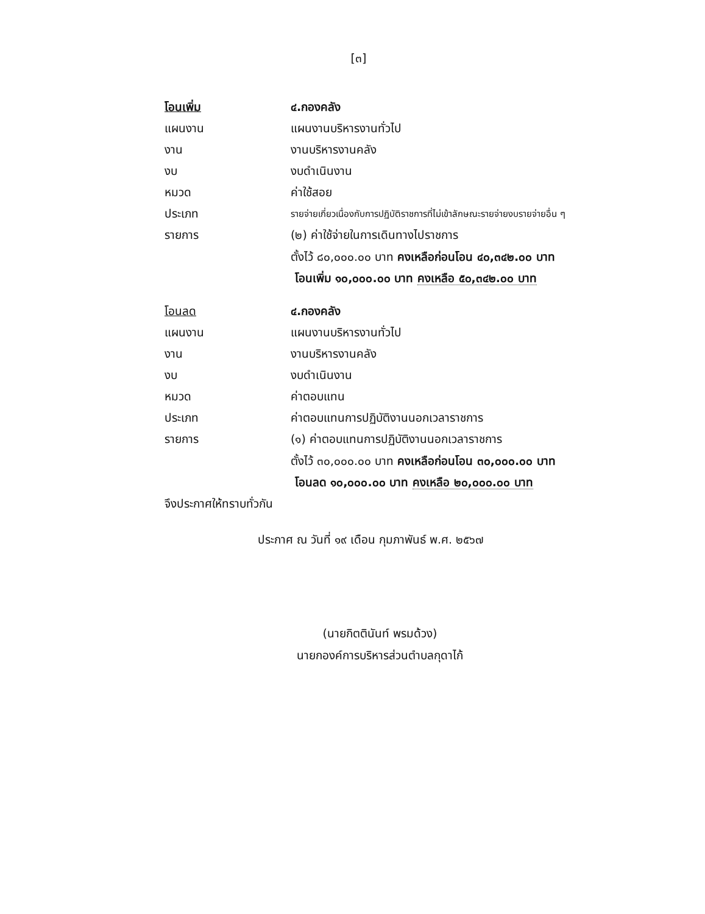[๓]
โอนเพิ่ม ๔.กองคลัง
แผนงาน แผนงานบริหารงานทั่วไป
งาน งานบริหารงานคลัง
งบ งบดำเนินงาน
หมวด ค่าใช้สอย
ประเภท
รายจ่ายเกี่ยวเนื่องกับการปฏิบัติราชการที่ไม่เข้าลักษณะรายจ่ายงบรายจ่ายอื่น ๆ
รายการ
(๒) ค่าใช้จ่ายในการเดินทางไปราชการ
ตั้งไว้ ๘๐,๐๐๐.๐๐ บาท คงเหลือก่อนโอน ๔๐,๓๔๒.๐๐ บาท
โอนเพิ่ม ๑๐,๐๐๐.๐๐ บาท คงเหลือ ๕๐,๓๔๒.๐๐ บาท
โอนลด ๔.กองคลัง
แผนงาน แผนงานบริหารงานทั่วไป
งาน งานบริหารงานคลัง
งบ งบดำเนินงาน
หมวด ค่าตอบแทน
ประเภท
ค่าตอบแทนการปฏิบัติงานนอกเวลาราชการ
รายการ
(๑) ค่าตอบแทนการปฏิบัติงานนอกเวลาราชการ
ตั้งไว้ ๓๐,๐๐๐.๐๐ บาท คงเหลือก่อนโอน ๓๐,๐๐๐.๐๐ บาท
โอนลด ๑๐,๐๐๐.๐๐ บาท คงเหลือ ๒๐,๐๐๐.๐๐ บาท
จึงประกาศให้ทราบทั่วกัน
ประกาศ ณ วันที่ ๑๙ เดือน กุมภาพันธ์ พ.ศ. ๒๕๖๗
(นายกิตตินันท์ พรมด้วง)
นายกองค์การบริหารส่วนตำบลกุดาไก้